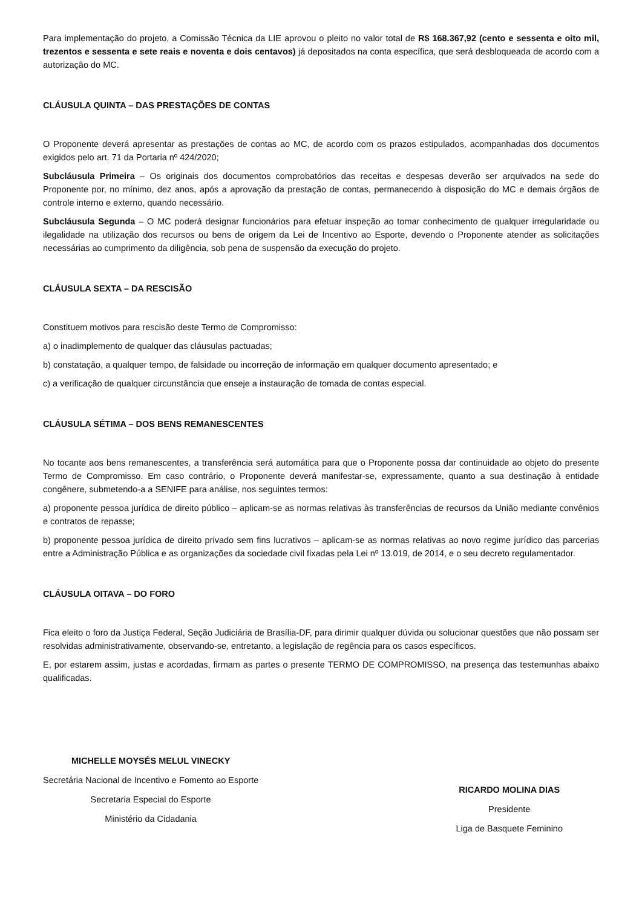Para implementação do projeto, a Comissão Técnica da LIE aprovou o pleito no valor total de R$ 168.367,92 (cento e sessenta e oito mil, trezentos e sessenta e sete reais e noventa e dois centavos) já depositados na conta específica, que será desbloqueada de acordo com a autorização do MC.
CLÁUSULA QUINTA – DAS PRESTAÇÕES DE CONTAS
O Proponente deverá apresentar as prestações de contas ao MC, de acordo com os prazos estipulados, acompanhadas dos documentos exigidos pelo art. 71 da Portaria nº 424/2020;
Subcláusula Primeira – Os originais dos documentos comprobatórios das receitas e despesas deverão ser arquivados na sede do Proponente por, no mínimo, dez anos, após a aprovação da prestação de contas, permanecendo à disposição do MC e demais órgãos de controle interno e externo, quando necessário.
Subcláusula Segunda – O MC poderá designar funcionários para efetuar inspeção ao tomar conhecimento de qualquer irregularidade ou ilegalidade na utilização dos recursos ou bens de origem da Lei de Incentivo ao Esporte, devendo o Proponente atender as solicitações necessárias ao cumprimento da diligência, sob pena de suspensão da execução do projeto.
CLÁUSULA SEXTA – DA RESCISÃO
Constituem motivos para rescisão deste Termo de Compromisso:
a) o inadimplemento de qualquer das cláusulas pactuadas;
b) constatação, a qualquer tempo, de falsidade ou incorreção de informação em qualquer documento apresentado; e
c) a verificação de qualquer circunstância que enseje a instauração de tomada de contas especial.
CLÁUSULA SÉTIMA – DOS BENS REMANESCENTES
No tocante aos bens remanescentes, a transferência será automática para que o Proponente possa dar continuidade ao objeto do presente Termo de Compromisso. Em caso contrário, o Proponente deverá manifestar-se, expressamente, quanto a sua destinação à entidade congênere, submetendo-a a SENIFE para análise, nos seguintes termos:
a) proponente pessoa jurídica de direito público – aplicam-se as normas relativas às transferências de recursos da União mediante convênios e contratos de repasse;
b) proponente pessoa jurídica de direito privado sem fins lucrativos – aplicam-se as normas relativas ao novo regime jurídico das parcerias entre a Administração Pública e as organizações da sociedade civil fixadas pela Lei nº 13.019, de 2014, e o seu decreto regulamentador.
CLÁUSULA OITAVA – DO FORO
Fica eleito o foro da Justiça Federal, Seção Judiciária de Brasília-DF, para dirimir qualquer dúvida ou solucionar questões que não possam ser resolvidas administrativamente, observando-se, entretanto, a legislação de regência para os casos específicos.
E, por estarem assim, justas e acordadas, firmam as partes o presente TERMO DE COMPROMISSO, na presença das testemunhas abaixo qualificadas.
MICHELLE MOYSÉS MELUL VINECKY
Secretária Nacional de Incentivo e Fomento ao Esporte
Secretaria Especial do Esporte
Ministério da Cidadania
RICARDO MOLINA DIAS
Presidente
Liga de Basquete Feminino